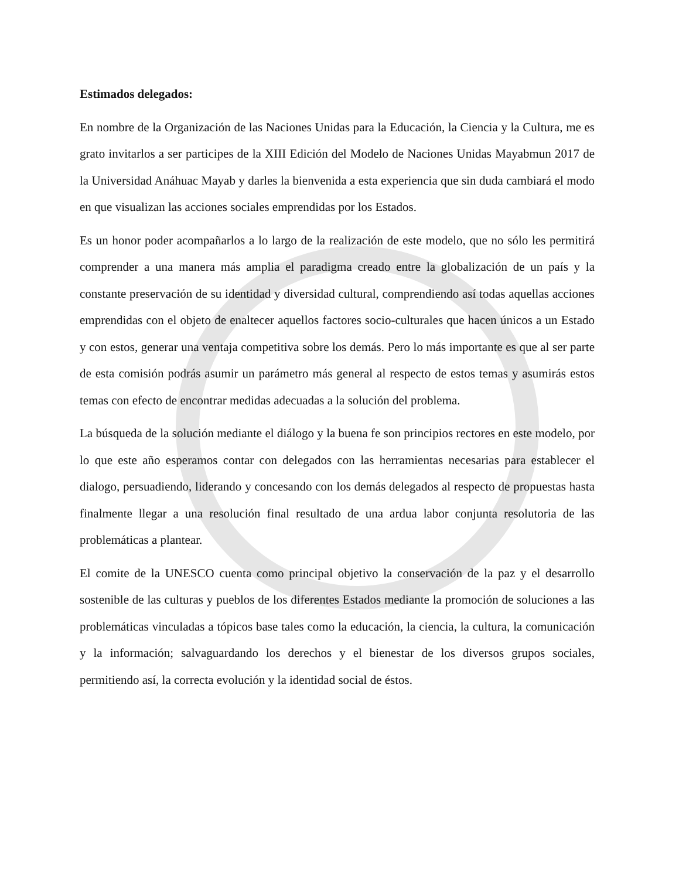Estimados delegados:
En nombre de la Organización de las Naciones Unidas para la Educación, la Ciencia y la Cultura, me es grato invitarlos a ser participes de la XIII Edición del Modelo de Naciones Unidas Mayabmun 2017 de la Universidad Anáhuac Mayab y darles la bienvenida a esta experiencia que sin duda cambiará el modo en que visualizan las acciones sociales emprendidas por los Estados.
Es un honor poder acompañarlos a lo largo de la realización de este modelo, que no sólo les permitirá comprender a una manera más amplia el paradigma creado entre la globalización de un país y la constante preservación de su identidad y diversidad cultural, comprendiendo así todas aquellas acciones emprendidas con el objeto de enaltecer aquellos factores socio-culturales que hacen únicos a un Estado y con estos, generar una ventaja competitiva sobre los demás. Pero lo más importante es que al ser parte de esta comisión podrás asumir un parámetro más general al respecto de estos temas y asumirás estos temas con efecto de encontrar medidas adecuadas a la solución del problema.
La búsqueda de la solución mediante el diálogo y la buena fe son principios rectores en este modelo, por lo que este año esperamos contar con delegados con las herramientas necesarias para establecer el dialogo, persuadiendo, liderando y concesando con los demás delegados al respecto de propuestas hasta finalmente llegar a una resolución final resultado de una ardua labor conjunta resolutoria de las problemáticas a plantear.
El comite de la UNESCO cuenta como principal objetivo la conservación de la paz y el desarrollo sostenible de las culturas y pueblos de los diferentes Estados mediante la promoción de soluciones a las problemáticas vinculadas a tópicos base tales como la educación, la ciencia, la cultura, la comunicación y la información; salvaguardando los derechos y el bienestar de los diversos grupos sociales, permitiendo así, la correcta evolución y la identidad social de éstos.